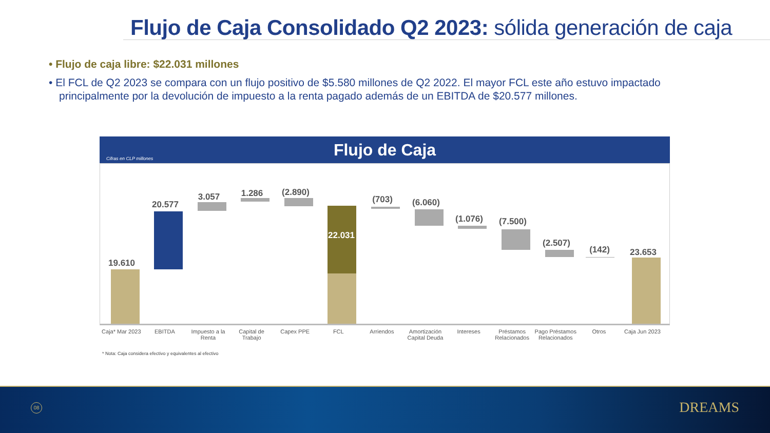Flujo de Caja Consolidado Q2 2023: sólida generación de caja
• Flujo de caja libre: $22.031 millones
• El FCL de Q2 2023 se compara con un flujo positivo de $5.580 millones de Q2 2022. El mayor FCL este año estuvo impactado principalmente por la devolución de impuesto a la renta pagado además de un EBITDA de $20.577 millones.
Flujo de Caja Cifras en CLP millones
19.610
20.577
3.057 1.286 (2.890)
22.031
(703) (6.060)
(1.076) (7.500)
(2.507)
(142) 23.653
Caja* Mar 2023
EBITDA Impuesto a la Renta
Capital de Trabajo
Capex PPE FCL Arriendos Amortización Capital Deuda
Intereses Préstamos Relacionados
Pago Préstamos Relacionados
Otros Caja Jun 2023
* Nota: Caja considera efectivo y equivalentes al efectivo
08 DREAMS